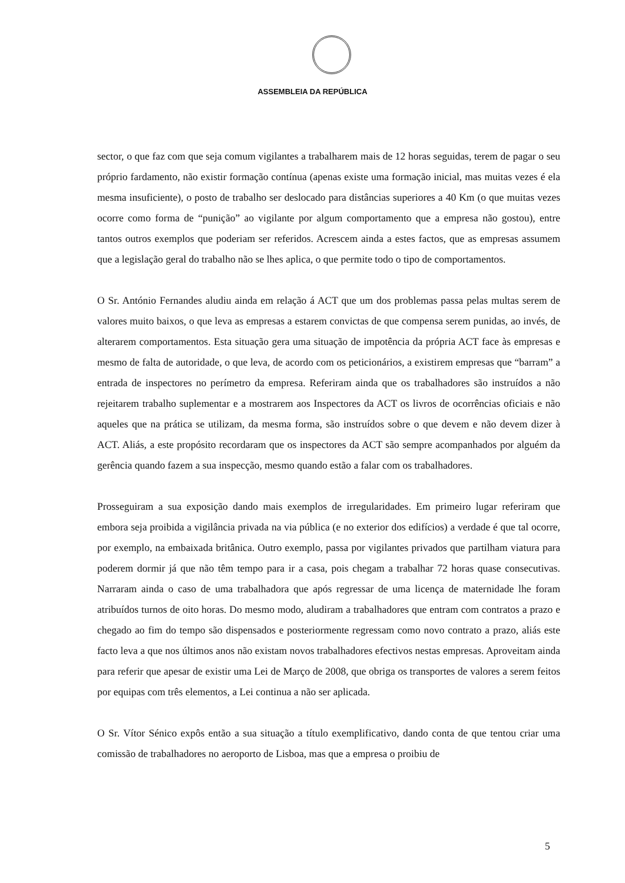ASSEMBLEIA DA REPÚBLICA
sector, o que faz com que seja comum vigilantes a trabalharem mais de 12 horas seguidas, terem de pagar o seu próprio fardamento, não existir formação contínua (apenas existe uma formação inicial, mas muitas vezes é ela mesma insuficiente), o posto de trabalho ser deslocado para distâncias superiores a 40 Km (o que muitas vezes ocorre como forma de “punição” ao vigilante por algum comportamento que a empresa não gostou), entre tantos outros exemplos que poderiam ser referidos. Acrescem ainda a estes factos, que as empresas assumem que a legislação geral do trabalho não se lhes aplica, o que permite todo o tipo de comportamentos.
O Sr. António Fernandes aludiu ainda em relação á ACT que um dos problemas passa pelas multas serem de valores muito baixos, o que leva as empresas a estarem convictas de que compensa serem punidas, ao invés, de alterarem comportamentos. Esta situação gera uma situação de impotência da própria ACT face às empresas e mesmo de falta de autoridade, o que leva, de acordo com os peticionários, a existirem empresas que “barram” a entrada de inspectores no perímetro da empresa. Referiram ainda que os trabalhadores são instruídos a não rejeitarem trabalho suplementar e a mostrarem aos Inspectores da ACT os livros de ocorrências oficiais e não aqueles que na prática se utilizam, da mesma forma, são instruídos sobre o que devem e não devem dizer à ACT. Aliás, a este propósito recordaram que os inspectores da ACT são sempre acompanhados por alguém da gerência quando fazem a sua inspecção, mesmo quando estão a falar com os trabalhadores.
Prosseguiram a sua exposição dando mais exemplos de irregularidades. Em primeiro lugar referiram que embora seja proibida a vigilância privada na via pública (e no exterior dos edifícios) a verdade é que tal ocorre, por exemplo, na embaixada britânica. Outro exemplo, passa por vigilantes privados que partilham viatura para poderem dormir já que não têm tempo para ir a casa, pois chegam a trabalhar 72 horas quase consecutivas. Narraram ainda o caso de uma trabalhadora que após regressar de uma licença de maternidade lhe foram atribuídos turnos de oito horas. Do mesmo modo, aludiram a trabalhadores que entram com contratos a prazo e chegado ao fim do tempo são dispensados e posteriormente regressam como novo contrato a prazo, aliás este facto leva a que nos últimos anos não existam novos trabalhadores efectivos nestas empresas. Aproveitam ainda para referir que apesar de existir uma Lei de Março de 2008, que obriga os transportes de valores a serem feitos por equipas com três elementos, a Lei continua a não ser aplicada.
O Sr. Vítor Sénico expôs então a sua situação a título exemplificativo, dando conta de que tentou criar uma comissão de trabalhadores no aeroporto de Lisboa, mas que a empresa o proibiu de
5